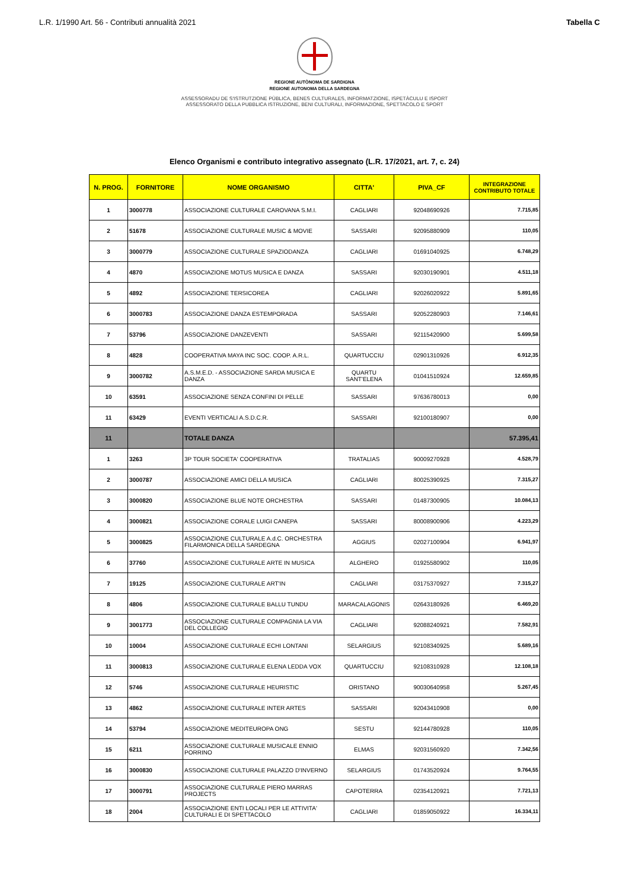L.R. 1/1990 Art. 56 - Contributi annualità 2021 Tabella C
REGIONE AUTÒNOMA DE SARDIGNA
REGIONE AUTONOMA DELLA SARDEGNA
ASSESSORADU DE S'ISTRUTZIONE PÙBLICA, BENES CULTURALES, INFORMATZIONE, ISPETÀCULU E ISPORT
ASSESSORATO DELLA PUBBLICA ISTRUZIONE, BENI CULTURALI, INFORMAZIONE, SPETTACOLO E SPORT
Elenco Organismi e contributo integrativo assegnato (L.R. 17/2021, art. 7, c. 24)
| N. PROG. | FORNITORE | NOME ORGANISMO | CITTA' | PIVA_CF | INTEGRAZIONE CONTRIBUTO TOTALE |
| --- | --- | --- | --- | --- | --- |
| 1 | 3000778 | ASSOCIAZIONE CULTURALE CAROVANA S.M.I. | CAGLIARI | 92048690926 | 7.715,85 |
| 2 | 51678 | ASSOCIAZIONE CULTURALE MUSIC & MOVIE | SASSARI | 92095880909 | 110,05 |
| 3 | 3000779 | ASSOCIAZIONE CULTURALE SPAZIODANZA | CAGLIARI | 01691040925 | 6.748,29 |
| 4 | 4870 | ASSOCIAZIONE MOTUS MUSICA E DANZA | SASSARI | 92030190901 | 4.511,18 |
| 5 | 4892 | ASSOCIAZIONE TERSICOREA | CAGLIARI | 92026020922 | 5.891,65 |
| 6 | 3000783 | ASSOCIAZIONE DANZA ESTEMPORADA | SASSARI | 92052280903 | 7.146,61 |
| 7 | 53796 | ASSOCIAZIONE DANZEVENTI | SASSARI | 92115420900 | 5.699,58 |
| 8 | 4828 | COOPERATIVA MAYA INC SOC. COOP. A.R.L. | QUARTUCCIU | 02901310926 | 6.912,35 |
| 9 | 3000782 | A.S.M.E.D. - ASSOCIAZIONE SARDA MUSICA E DANZA | QUARTU SANT'ELENA | 01041510924 | 12.659,85 |
| 10 | 63591 | ASSOCIAZIONE SENZA CONFINI DI PELLE | SASSARI | 97636780013 | 0,00 |
| 11 | 63429 | EVENTI VERTICALI A.S.D.C.R. | SASSARI | 92100180907 | 0,00 |
| 11 | | TOTALE DANZA | | | 57.395,41 |
| 1 | 3263 | 3P TOUR SOCIETA' COOPERATIVA | TRATALIAS | 90009270928 | 4.528,79 |
| 2 | 3000787 | ASSOCIAZIONE AMICI DELLA MUSICA | CAGLIARI | 80025390925 | 7.315,27 |
| 3 | 3000820 | ASSOCIAZIONE BLUE NOTE ORCHESTRA | SASSARI | 01487300905 | 10.084,13 |
| 4 | 3000821 | ASSOCIAZIONE CORALE LUIGI CANEPA | SASSARI | 80008900906 | 4.223,29 |
| 5 | 3000825 | ASSOCIAZIONE CULTURALE A.d.C. ORCHESTRA FILARMONICA DELLA SARDEGNA | AGGIUS | 02027100904 | 6.941,97 |
| 6 | 37760 | ASSOCIAZIONE CULTURALE ARTE IN MUSICA | ALGHERO | 01925580902 | 110,05 |
| 7 | 19125 | ASSOCIAZIONE CULTURALE ART'IN | CAGLIARI | 03175370927 | 7.315,27 |
| 8 | 4806 | ASSOCIAZIONE CULTURALE BALLU TUNDU | MARACALAGONIS | 02643180926 | 6.469,20 |
| 9 | 3001773 | ASSOCIAZIONE CULTURALE COMPAGNIA LA VIA DEL COLLEGIO | CAGLIARI | 92088240921 | 7.582,91 |
| 10 | 10004 | ASSOCIAZIONE CULTURALE ECHI LONTANI | SELARGIUS | 92108340925 | 5.689,16 |
| 11 | 3000813 | ASSOCIAZIONE CULTURALE ELENA LEDDA VOX | QUARTUCCIU | 92108310928 | 12.108,18 |
| 12 | 5746 | ASSOCIAZIONE CULTURALE HEURISTIC | ORISTANO | 90030640958 | 5.267,45 |
| 13 | 4862 | ASSOCIAZIONE CULTURALE INTER ARTES | SASSARI | 92043410908 | 0,00 |
| 14 | 53794 | ASSOCIAZIONE MEDITEUROPA ONG | SESTU | 92144780928 | 110,05 |
| 15 | 6211 | ASSOCIAZIONE CULTURALE MUSICALE ENNIO PORRINO | ELMAS | 92031560920 | 7.342,56 |
| 16 | 3000830 | ASSOCIAZIONE CULTURALE PALAZZO D'INVERNO | SELARGIUS | 01743520924 | 9.764,55 |
| 17 | 3000791 | ASSOCIAZIONE CULTURALE PIERO MARRAS PROJECTS | CAPOTERRA | 02354120921 | 7.721,13 |
| 18 | 2004 | ASSOCIAZIONE ENTI LOCALI PER LE ATTIVITA' CULTURALI E DI SPETTACOLO | CAGLIARI | 01859050922 | 16.334,11 |